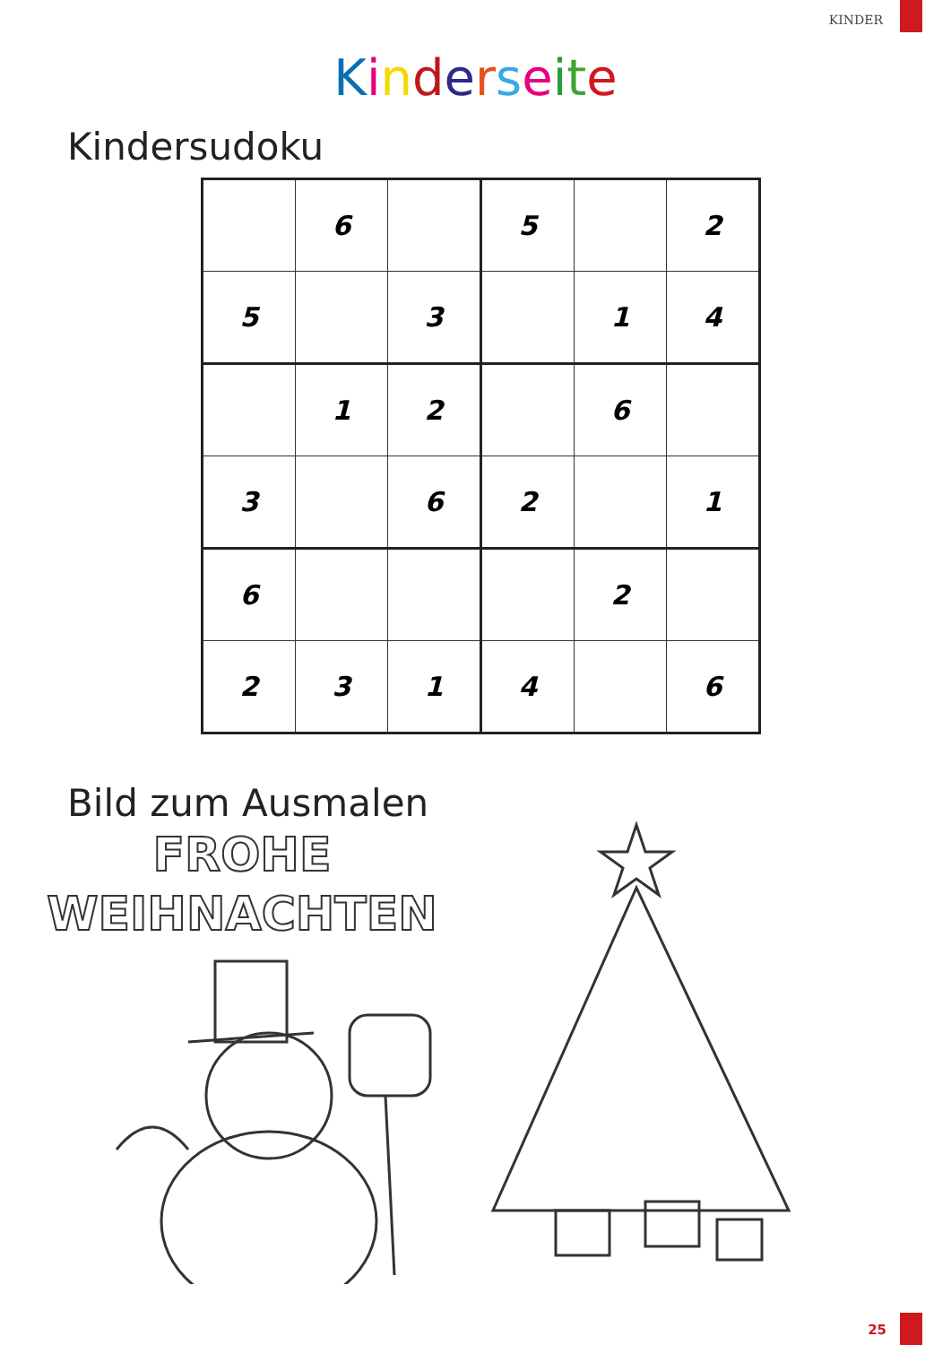KINDER
Kinderseite
Kindersudoku
| | 6 | | 5 | | 2 |
| 5 | | 3 | | 1 | 4 |
| | 1 | 2 | | 6 | |
| 3 | | 6 | 2 | | 1 |
| 6 | | | | 2 | |
| 2 | 3 | 1 | 4 | | 6 |
Bild zum Ausmalen
FROHE
WEIHNACHTEN
25